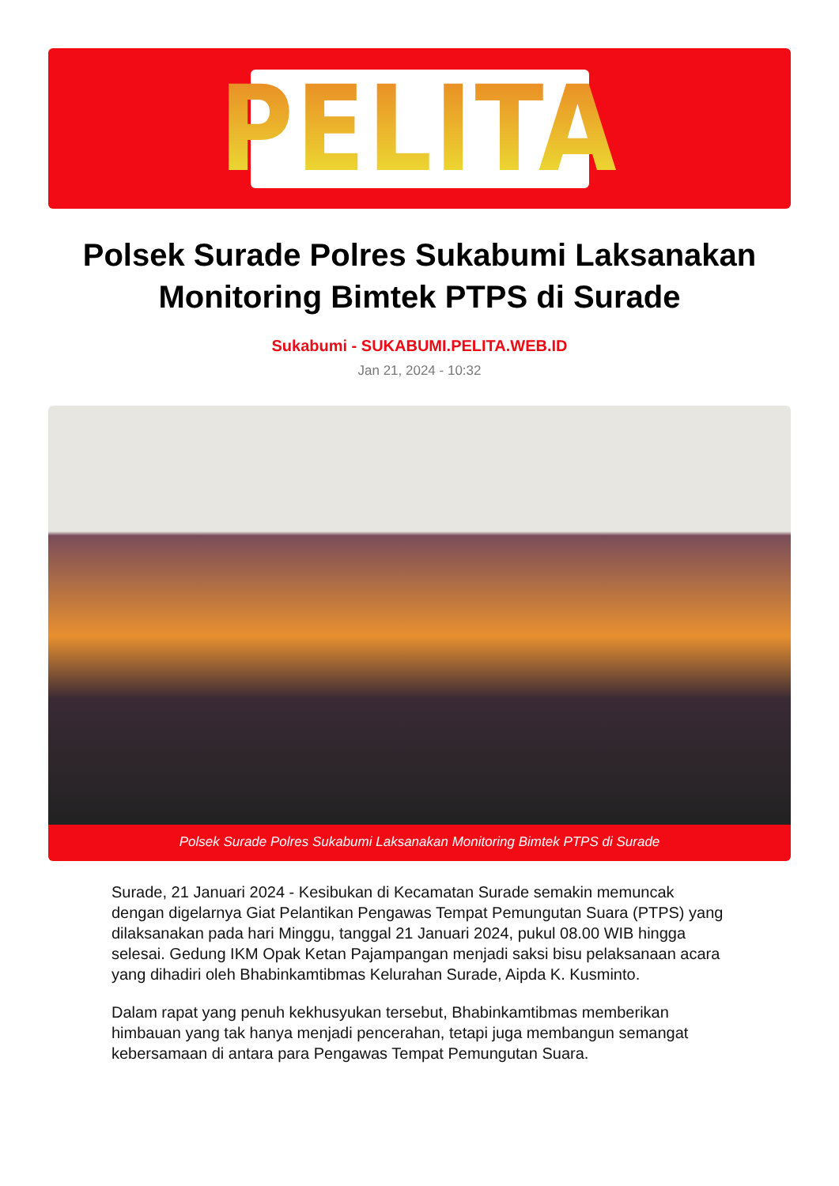PELITA
Polsek Surade Polres Sukabumi Laksanakan Monitoring Bimtek PTPS di Surade
Sukabumi - SUKABUMI.PELITA.WEB.ID
Jan 21, 2024 - 10:32
Polsek Surade Polres Sukabumi Laksanakan Monitoring Bimtek PTPS di Surade
Surade, 21 Januari 2024 - Kesibukan di Kecamatan Surade semakin memuncak dengan digelarnya Giat Pelantikan Pengawas Tempat Pemungutan Suara (PTPS) yang dilaksanakan pada hari Minggu, tanggal 21 Januari 2024, pukul 08.00 WIB hingga selesai. Gedung IKM Opak Ketan Pajampangan menjadi saksi bisu pelaksanaan acara yang dihadiri oleh Bhabinkamtibmas Kelurahan Surade, Aipda K. Kusminto.
Dalam rapat yang penuh kekhusyukan tersebut, Bhabinkamtibmas memberikan himbauan yang tak hanya menjadi pencerahan, tetapi juga membangun semangat kebersamaan di antara para Pengawas Tempat Pemungutan Suara.